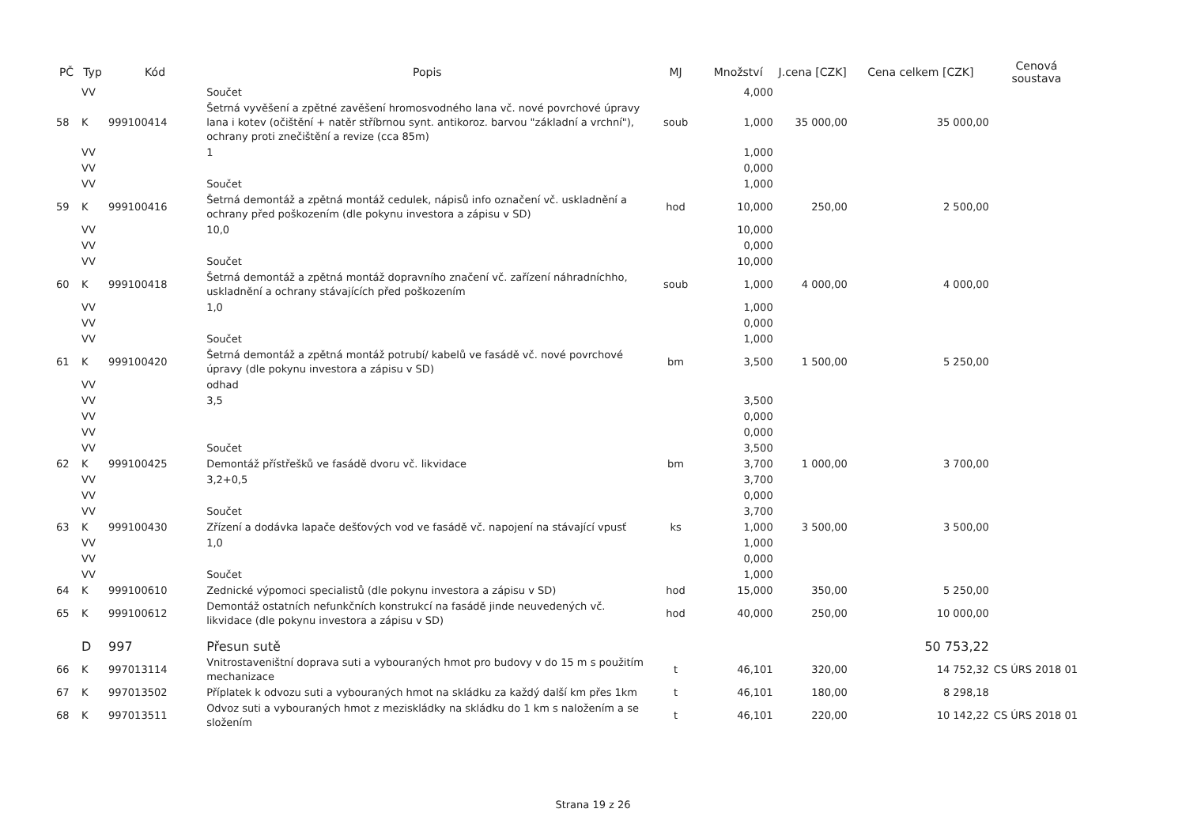| PČ | Typ | Kód | Popis | MJ | Množství | J.cena [CZK] | Cena celkem [CZK] | Cenová soustava |
| --- | --- | --- | --- | --- | --- | --- | --- | --- |
| | VV | | Součet | | 4,000 | | | |
| 58 | K | 999100414 | Šetrná vyvěšení a zpětné zavěšení hromosvodného lana vč. nové povrchové úpravy lana i kotev (očištění + natěr stříbrnou synt. antikoroz. barvou "základní a vrchní"), ochrany proti znečištění a revize (cca 85m) | soub | 1,000 | 35 000,00 | 35 000,00 | |
| | VV | | 1 | | 1,000 | | | |
| | VV | | | | 0,000 | | | |
| | VV | | Součet | | 1,000 | | | |
| 59 | K | 999100416 | Šetrná demontáž a zpětná montáž cedulek, nápisů info označení vč. uskladnění a ochrany před poškozením (dle pokynu investora a zápisu v SD) | hod | 10,000 | 250,00 | 2 500,00 | |
| | VV | | 10,0 | | 10,000 | | | |
| | VV | | | | 0,000 | | | |
| | VV | | Součet | | 10,000 | | | |
| 60 | K | 999100418 | Šetrná demontáž a zpětná montáž dopravního značení vč. zařízení náhradníchho, uskladnění a ochrany stávajících před poškozením | soub | 1,000 | 4 000,00 | 4 000,00 | |
| | VV | | 1,0 | | 1,000 | | | |
| | VV | | | | 0,000 | | | |
| | VV | | Součet | | 1,000 | | | |
| 61 | K | 999100420 | Šetrná demontáž a zpětná montáž potrubí/ kabelů ve fasádě vč. nové povrchové úpravy (dle pokynu investora a zápisu v SD) | bm | 3,500 | 1 500,00 | 5 250,00 | |
| | VV | | odhad | | | | | |
| | VV | | 3,5 | | 3,500 | | | |
| | VV | | | | 0,000 | | | |
| | VV | | | | 0,000 | | | |
| | VV | | Součet | | 3,500 | | | |
| 62 | K | 999100425 | Demontáž přístřešků ve fasádě dvoru vč. likvidace | bm | 3,700 | 1 000,00 | 3 700,00 | |
| | VV | | 3,2+0,5 | | 3,700 | | | |
| | VV | | | | 0,000 | | | |
| | VV | | Součet | | 3,700 | | | |
| 63 | K | 999100430 | Zřízení a dodávka lapače dešťových vod ve fasádě vč. napojení na stávající vpusť | ks | 1,000 | 3 500,00 | 3 500,00 | |
| | VV | | 1,0 | | 1,000 | | | |
| | VV | | | | 0,000 | | | |
| | VV | | Součet | | 1,000 | | | |
| 64 | K | 999100610 | Zednické výpomoci specialistů (dle pokynu investora a zápisu v SD) | hod | 15,000 | 350,00 | 5 250,00 | |
| 65 | K | 999100612 | Demontáž ostatních nefunkčních konstrukcí na fasádě jinde neuvedených vč. likvidace (dle pokynu investora a zápisu v SD) | hod | 40,000 | 250,00 | 10 000,00 | |
| | D | 997 | Přesun sutě | | | | 50 753,22 | |
| 66 | K | 997013114 | Vnitrostaveništní doprava suti a vybouraných hmot pro budovy v do 15 m s použitím mechanizace | t | 46,101 | 320,00 | 14 752,32 | CS ÚRS 2018 01 |
| 67 | K | 997013502 | Příplatek k odvozu suti a vybouraných hmot na skládku za každý další km přes 1km | t | 46,101 | 180,00 | 8 298,18 | |
| 68 | K | 997013511 | Odvoz suti a vybouraných hmot z meziskládky na skládku do 1 km s naložením a se složením | t | 46,101 | 220,00 | 10 142,22 | CS ÚRS 2018 01 |
Strana 19 z 26